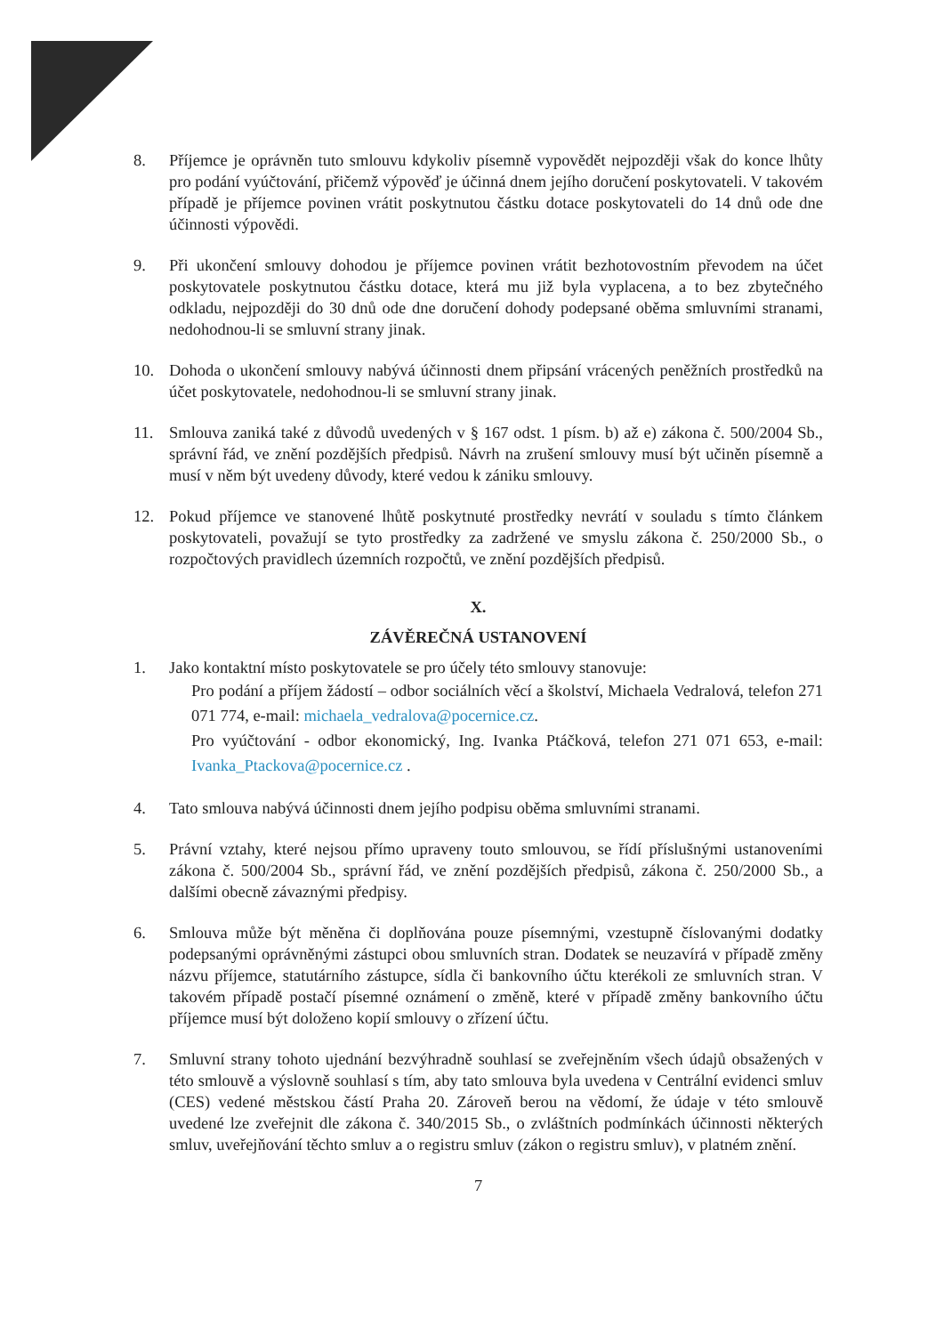8. Příjemce je oprávněn tuto smlouvu kdykoliv písemně vypovědět nejpozději však do konce lhůty pro podání vyúčtování, přičemž výpověď je účinná dnem jejího doručení poskytovateli. V takovém případě je příjemce povinen vrátit poskytnutou částku dotace poskytovateli do 14 dnů ode dne účinnosti výpovědi.
9. Při ukončení smlouvy dohodou je příjemce povinen vrátit bezhotovostním převodem na účet poskytovatele poskytnutou částku dotace, která mu již byla vyplacena, a to bez zbytečného odkladu, nejpozději do 30 dnů ode dne doručení dohody podepsané oběma smluvními stranami, nedohodnou-li se smluvní strany jinak.
10. Dohoda o ukončení smlouvy nabývá účinnosti dnem připsání vrácených peněžních prostředků na účet poskytovatele, nedohodnou-li se smluvní strany jinak.
11. Smlouva zaniká také z důvodů uvedených v § 167 odst. 1 písm. b) až e) zákona č. 500/2004 Sb., správní řád, ve znění pozdějších předpisů. Návrh na zrušení smlouvy musí být učiněn písemně a musí v něm být uvedeny důvody, které vedou k zániku smlouvy.
12. Pokud příjemce ve stanovené lhůtě poskytnuté prostředky nevrátí v souladu s tímto článkem poskytovateli, považují se tyto prostředky za zadržené ve smyslu zákona č. 250/2000 Sb., o rozpočtových pravidlech územních rozpočtů, ve znění pozdějších předpisů.
X.
ZÁVĚREČNÁ USTANOVENÍ
1. Jako kontaktní místo poskytovatele se pro účely této smlouvy stanovuje:
Pro podání a příjem žádostí – odbor sociálních věcí a školství, Michaela Vedralová, telefon 271 071 774, e-mail: michaela_vedralova@pocernice.cz.
Pro vyúčtování - odbor ekonomický, Ing. Ivanka Ptáčková, telefon 271 071 653, e-mail: Ivanka_Ptackova@pocernice.cz .
4. Tato smlouva nabývá účinnosti dnem jejího podpisu oběma smluvními stranami.
5. Právní vztahy, které nejsou přímo upraveny touto smlouvou, se řídí příslušnými ustanoveními zákona č. 500/2004 Sb., správní řád, ve znění pozdějších předpisů, zákona č. 250/2000 Sb., a dalšími obecně závaznými předpisy.
6. Smlouva může být měněna či doplňována pouze písemnými, vzestupně číslovanými dodatky podepsanými oprávněnými zástupci obou smluvních stran. Dodatek se neuzavírá v případě změny názvu příjemce, statutárního zástupce, sídla či bankovního účtu kterékoli ze smluvních stran. V takovém případě postačí písemné oznámení o změně, které v případě změny bankovního účtu příjemce musí být doloženo kopií smlouvy o zřízení účtu.
7. Smluvní strany tohoto ujednání bezvýhradně souhlasí se zveřejněním všech údajů obsažených v této smlouvě a výslovně souhlasí s tím, aby tato smlouva byla uvedena v Centrální evidenci smluv (CES) vedené městskou částí Praha 20. Zároveň berou na vědomí, že údaje v této smlouvě uvedené lze zveřejnit dle zákona č. 340/2015 Sb., o zvláštních podmínkách účinnosti některých smluv, uveřejňování těchto smluv a o registru smluv (zákon o registru smluv), v platném znění.
7